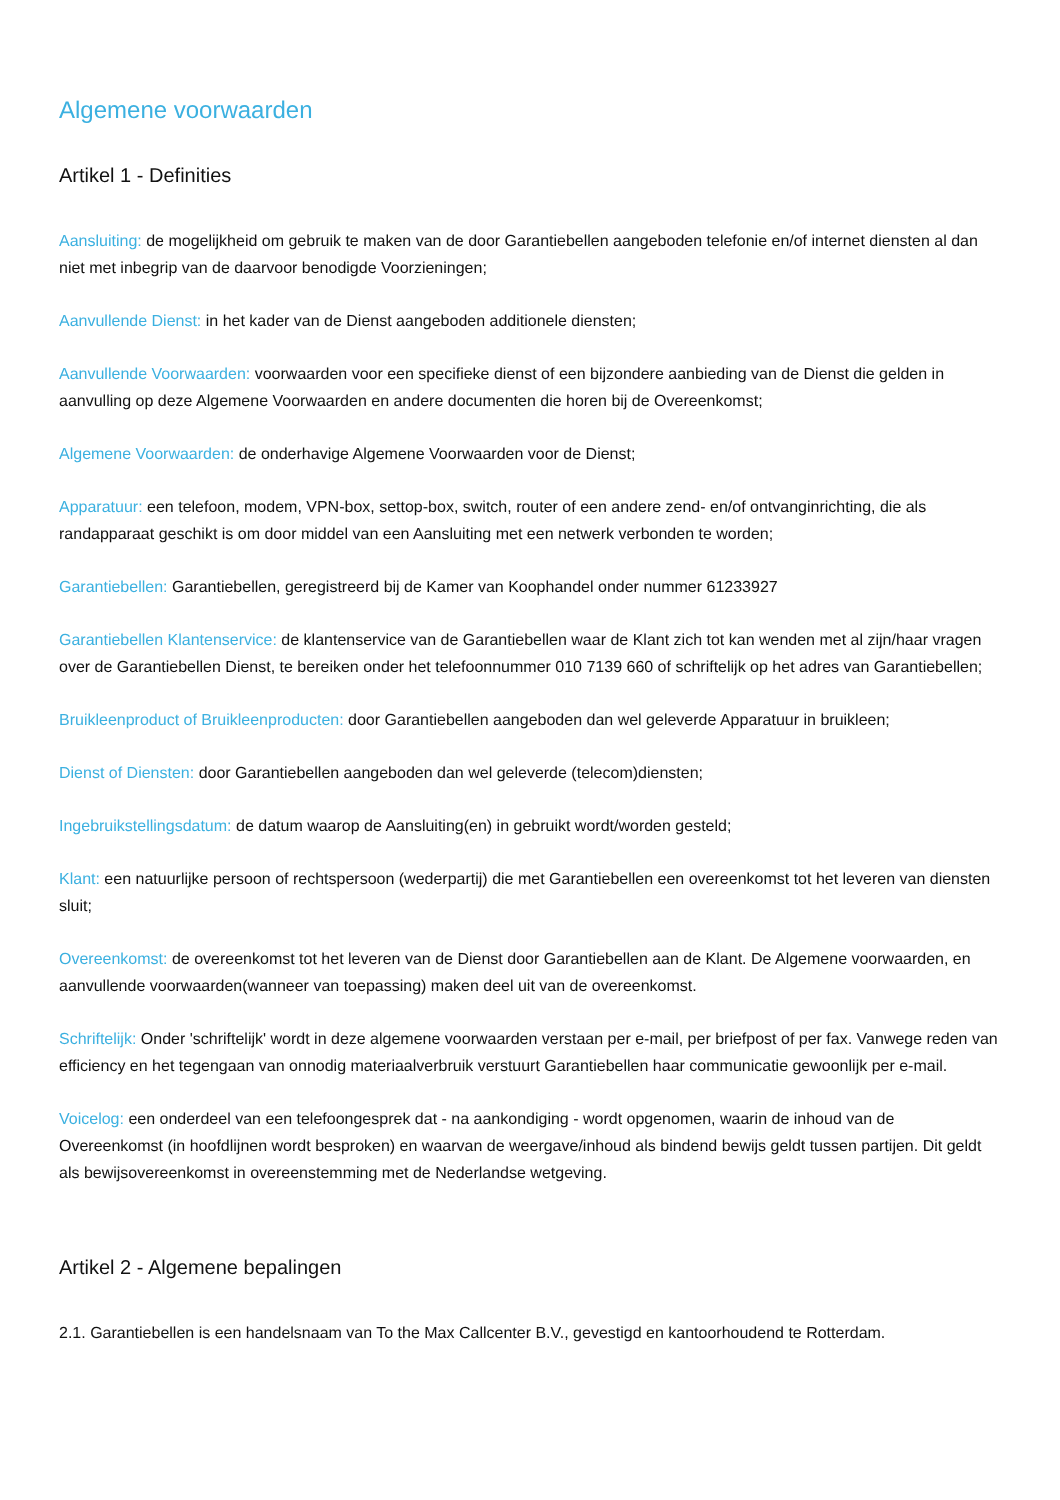Algemene voorwaarden
Artikel 1 - Definities
Aansluiting: de mogelijkheid om gebruik te maken van de door Garantiebellen aangeboden telefonie en/of internet diensten al dan niet met inbegrip van de daarvoor benodigde Voorzieningen;
Aanvullende Dienst: in het kader van de Dienst aangeboden additionele diensten;
Aanvullende Voorwaarden: voorwaarden voor een specifieke dienst of een bijzondere aanbieding van de Dienst die gelden in aanvulling op deze Algemene Voorwaarden en andere documenten die horen bij de Overeenkomst;
Algemene Voorwaarden: de onderhavige Algemene Voorwaarden voor de Dienst;
Apparatuur: een telefoon, modem, VPN-box, settop-box, switch, router of een andere zend- en/of ontvanginrichting, die als randapparaat geschikt is om door middel van een Aansluiting met een netwerk verbonden te worden;
Garantiebellen: Garantiebellen, geregistreerd bij de Kamer van Koophandel onder nummer 61233927
Garantiebellen Klantenservice: de klantenservice van de Garantiebellen waar de Klant zich tot kan wenden met al zijn/haar vragen over de Garantiebellen Dienst, te bereiken onder het telefoonnummer 010 7139 660 of schriftelijk op het adres van Garantiebellen;
Bruikleenproduct of Bruikleenproducten: door Garantiebellen aangeboden dan wel geleverde Apparatuur in bruikleen;
Dienst of Diensten: door Garantiebellen aangeboden dan wel geleverde (telecom)diensten;
Ingebruikstellingsdatum: de datum waarop de Aansluiting(en) in gebruikt wordt/worden gesteld;
Klant: een natuurlijke persoon of rechtspersoon (wederpartij) die met Garantiebellen een overeenkomst tot het leveren van diensten sluit;
Overeenkomst: de overeenkomst tot het leveren van de Dienst door Garantiebellen aan de Klant. De Algemene voorwaarden, en aanvullende voorwaarden(wanneer van toepassing) maken deel uit van de overeenkomst.
Schriftelijk: Onder 'schriftelijk' wordt in deze algemene voorwaarden verstaan per e-mail, per briefpost of per fax. Vanwege reden van efficiency en het tegengaan van onnodig materiaalverbruik verstuurt Garantiebellen haar communicatie gewoonlijk per e-mail.
Voicelog: een onderdeel van een telefoongesprek dat - na aankondiging - wordt opgenomen, waarin de inhoud van de Overeenkomst (in hoofdlijnen wordt besproken) en waarvan de weergave/inhoud als bindend bewijs geldt tussen partijen. Dit geldt als bewijsovereenkomst in overeenstemming met de Nederlandse wetgeving.
Artikel 2 - Algemene bepalingen
2.1. Garantiebellen is een handelsnaam van To the Max Callcenter B.V., gevestigd en kantoorhoudend te Rotterdam.